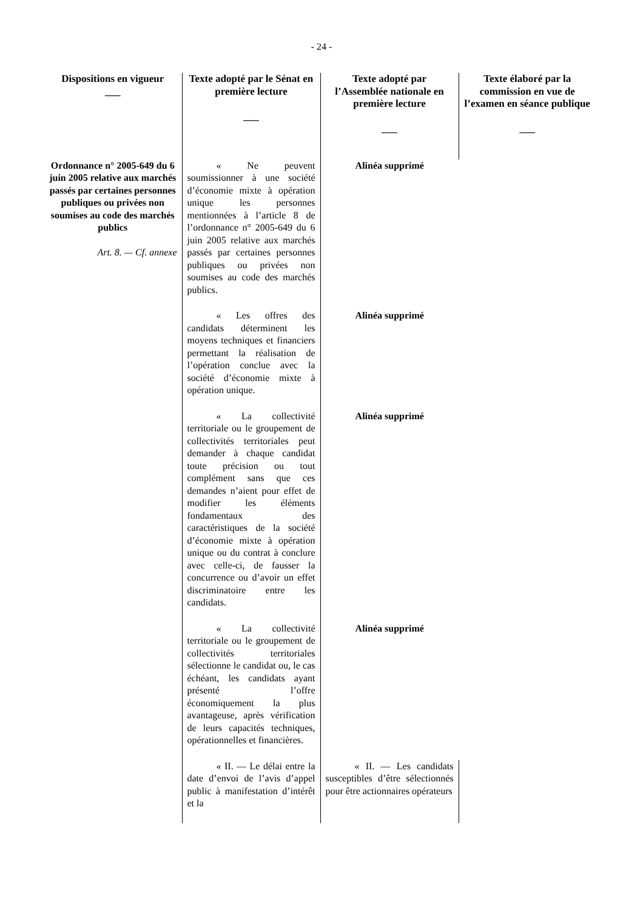- 24 -
| Dispositions en vigueur ___ | Texte adopté par le Sénat en première lecture ___ | Texte adopté par l’Assemblée nationale en première lecture ___ | Texte élaboré par la commission en vue de l’examen en séance publique ___ |
| --- | --- | --- | --- |
| Ordonnance n° 2005-649 du 6 juin 2005 relative aux marchés passés par certaines personnes publiques ou privées non soumises au code des marchés publics Art. 8. — Cf. annexe | « Ne peuvent soumissionner à une société d’économie mixte à opération unique les personnes mentionnées à l’article 8 de l’ordonnance n° 2005-649 du 6 juin 2005 relative aux marchés passés par certaines personnes publiques ou privées non soumises au code des marchés publics. | Alinéa supprimé | |
| | « Les offres des candidats déterminent les moyens techniques et financiers permettant la réalisation de l’opération conclue avec la société d’économie mixte à opération unique. | Alinéa supprimé | |
| | « La collectivité territoriale ou le groupement de collectivités territoriales peut demander à chaque candidat toute précision ou tout complément sans que ces demandes n’aient pour effet de modifier les éléments fondamentaux des caractéristiques de la société d’économie mixte à opération unique ou du contrat à conclure avec celle-ci, de fausser la concurrence ou d’avoir un effet discriminatoire entre les candidats. | Alinéa supprimé | |
| | « La collectivité territoriale ou le groupement de collectivités territoriales sélectionne le candidat ou, le cas échéant, les candidats ayant présenté l’offre économiquement la plus avantageuse, après vérification de leurs capacités techniques, opérationnelles et financières. | Alinéa supprimé | |
| | « II. — Le délai entre la date d’envoi de l’avis d’appel public à manifestation d’intérêt et la | « II. — Les candidats susceptibles d’être sélectionnés pour être actionnaires opérateurs | |